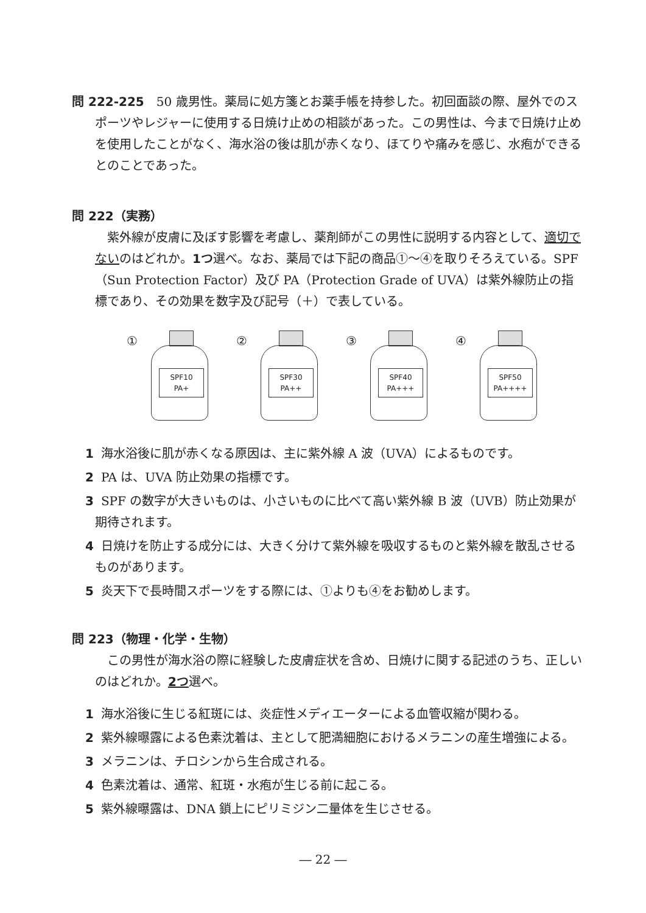問 222-225　50 歳男性。薬局に処方箋とお薬手帳を持参した。初回面談の際、屋外でのスポーツやレジャーに使用する日焼け止めの相談があった。この男性は、今まで日焼け止めを使用したことがなく、海水浴の後は肌が赤くなり、ほてりや痛みを感じ、水疱ができるとのことであった。
問 222（実務）
　紫外線が皮膚に及ぼす影響を考慮し、薬剤師がこの男性に説明する内容として、適切でないのはどれか。1つ選べ。なお、薬局では下記の商品①～④を取りそろえている。SPF（Sun Protection Factor）及び PA（Protection Grade of UVA）は紫外線防止の指標であり、その効果を数字及び記号（＋）で表している。
①
SPF10
PA+
②
SPF30
PA++
③
SPF40
PA+++
④
SPF50
PA++++
1 海水浴後に肌が赤くなる原因は、主に紫外線 A 波（UVA）によるものです。
2 PA は、UVA 防止効果の指標です。
3 SPF の数字が大きいものは、小さいものに比べて高い紫外線 B 波（UVB）防止効果が期待されます。
4 日焼けを防止する成分には、大きく分けて紫外線を吸収するものと紫外線を散乱させるものがあります。
5 炎天下で長時間スポーツをする際には、①よりも④をお勧めします。
問 223（物理・化学・生物）
　この男性が海水浴の際に経験した皮膚症状を含め、日焼けに関する記述のうち、正しいのはどれか。2つ選べ。
1 海水浴後に生じる紅斑には、炎症性メディエーターによる血管収縮が関わる。
2 紫外線曝露による色素沈着は、主として肥満細胞におけるメラニンの産生増強による。
3 メラニンは、チロシンから生合成される。
4 色素沈着は、通常、紅斑・水疱が生じる前に起こる。
5 紫外線曝露は、DNA 鎖上にピリミジン二量体を生じさせる。
― 22 ―